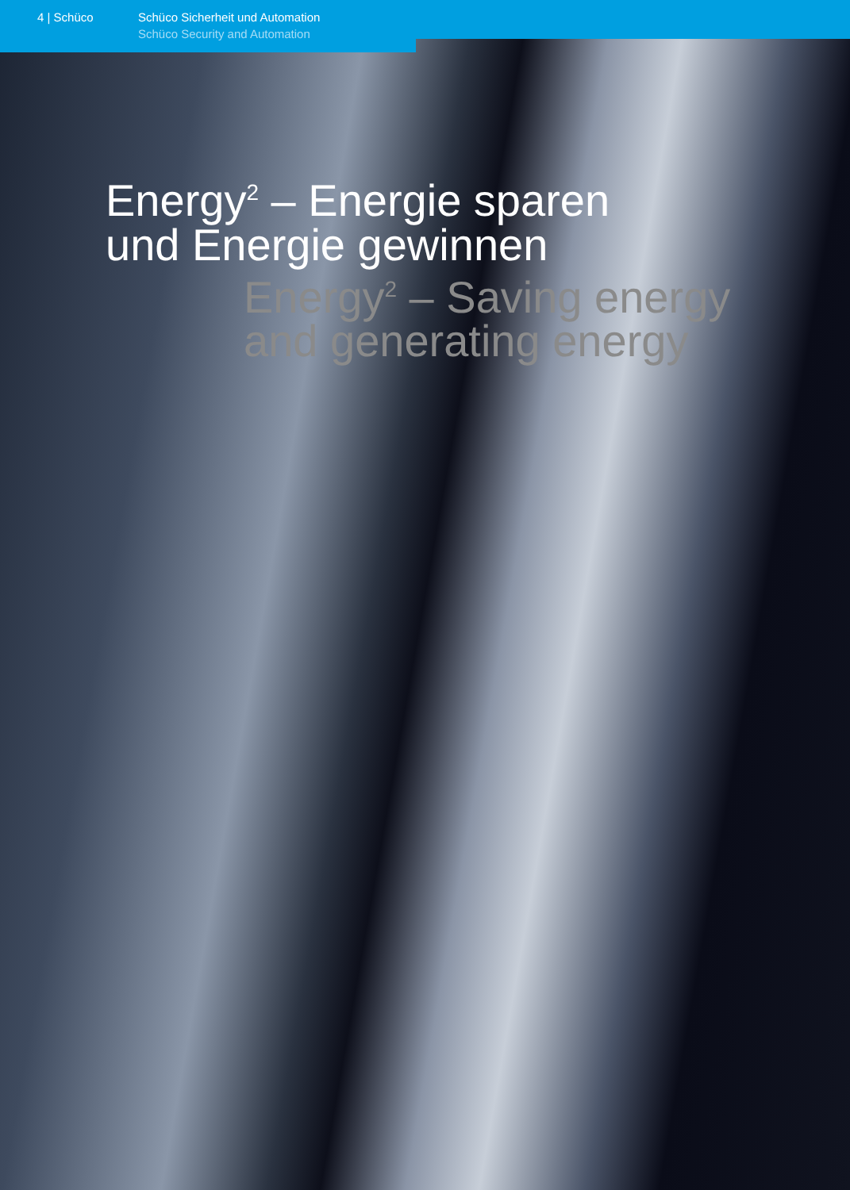4 | Schüco Schüco Sicherheit und Automation
Schüco Security and Automation
Energy<sup>2</sup> – Energie sparen
und Energie gewinnen
Energy<sup>2</sup> – Saving energy
and generating energy